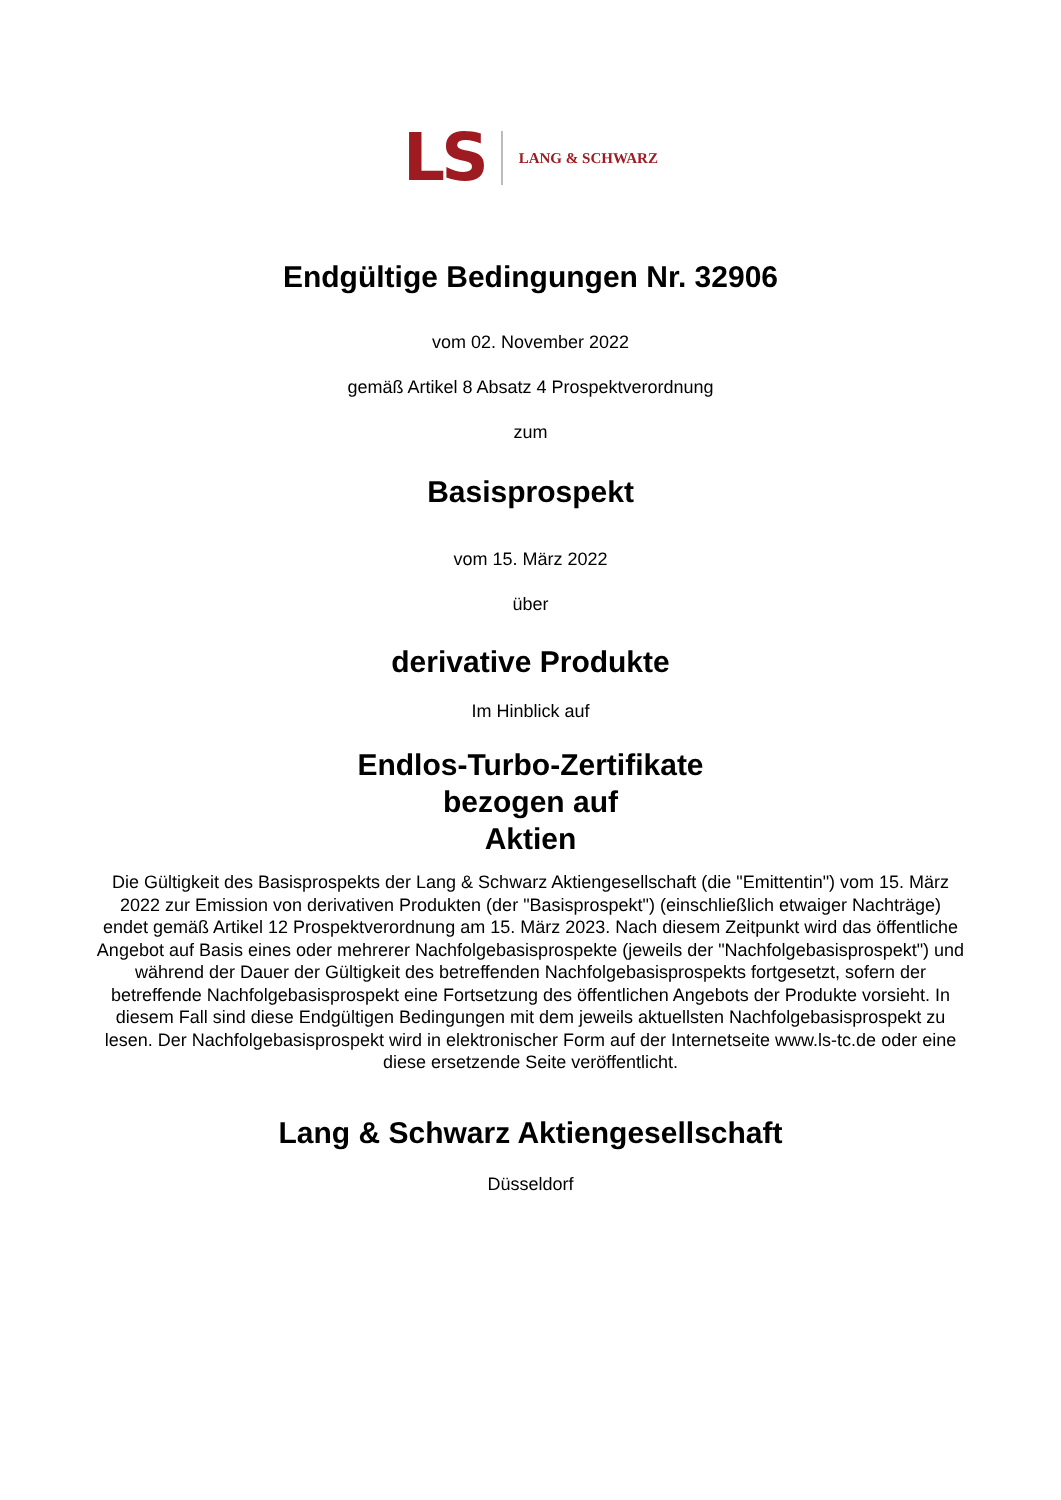LS LANG & SCHWARZ
Endgültige Bedingungen Nr. 32906
vom 02. November 2022
gemäß Artikel 8 Absatz 4 Prospektverordnung
zum
Basisprospekt
vom 15. März 2022
über
derivative Produkte
Im Hinblick auf
Endlos-Turbo-Zertifikate
bezogen auf
Aktien
Die Gültigkeit des Basisprospekts der Lang & Schwarz Aktiengesellschaft (die "Emittentin") vom 15. März 2022 zur Emission von derivativen Produkten (der "Basisprospekt") (einschließlich etwaiger Nachträge) endet gemäß Artikel 12 Prospektverordnung am 15. März 2023. Nach diesem Zeitpunkt wird das öffentliche Angebot auf Basis eines oder mehrerer Nachfolgebasisprospekte (jeweils der "Nachfolgebasisprospekt") und während der Dauer der Gültigkeit des betreffenden Nachfolgebasisprospekts fortgesetzt, sofern der betreffende Nachfolgebasisprospekt eine Fortsetzung des öffentlichen Angebots der Produkte vorsieht. In diesem Fall sind diese Endgültigen Bedingungen mit dem jeweils aktuellsten Nachfolgebasisprospekt zu lesen. Der Nachfolgebasisprospekt wird in elektronischer Form auf der Internetseite www.ls-tc.de oder eine diese ersetzende Seite veröffentlicht.
Lang & Schwarz Aktiengesellschaft
Düsseldorf